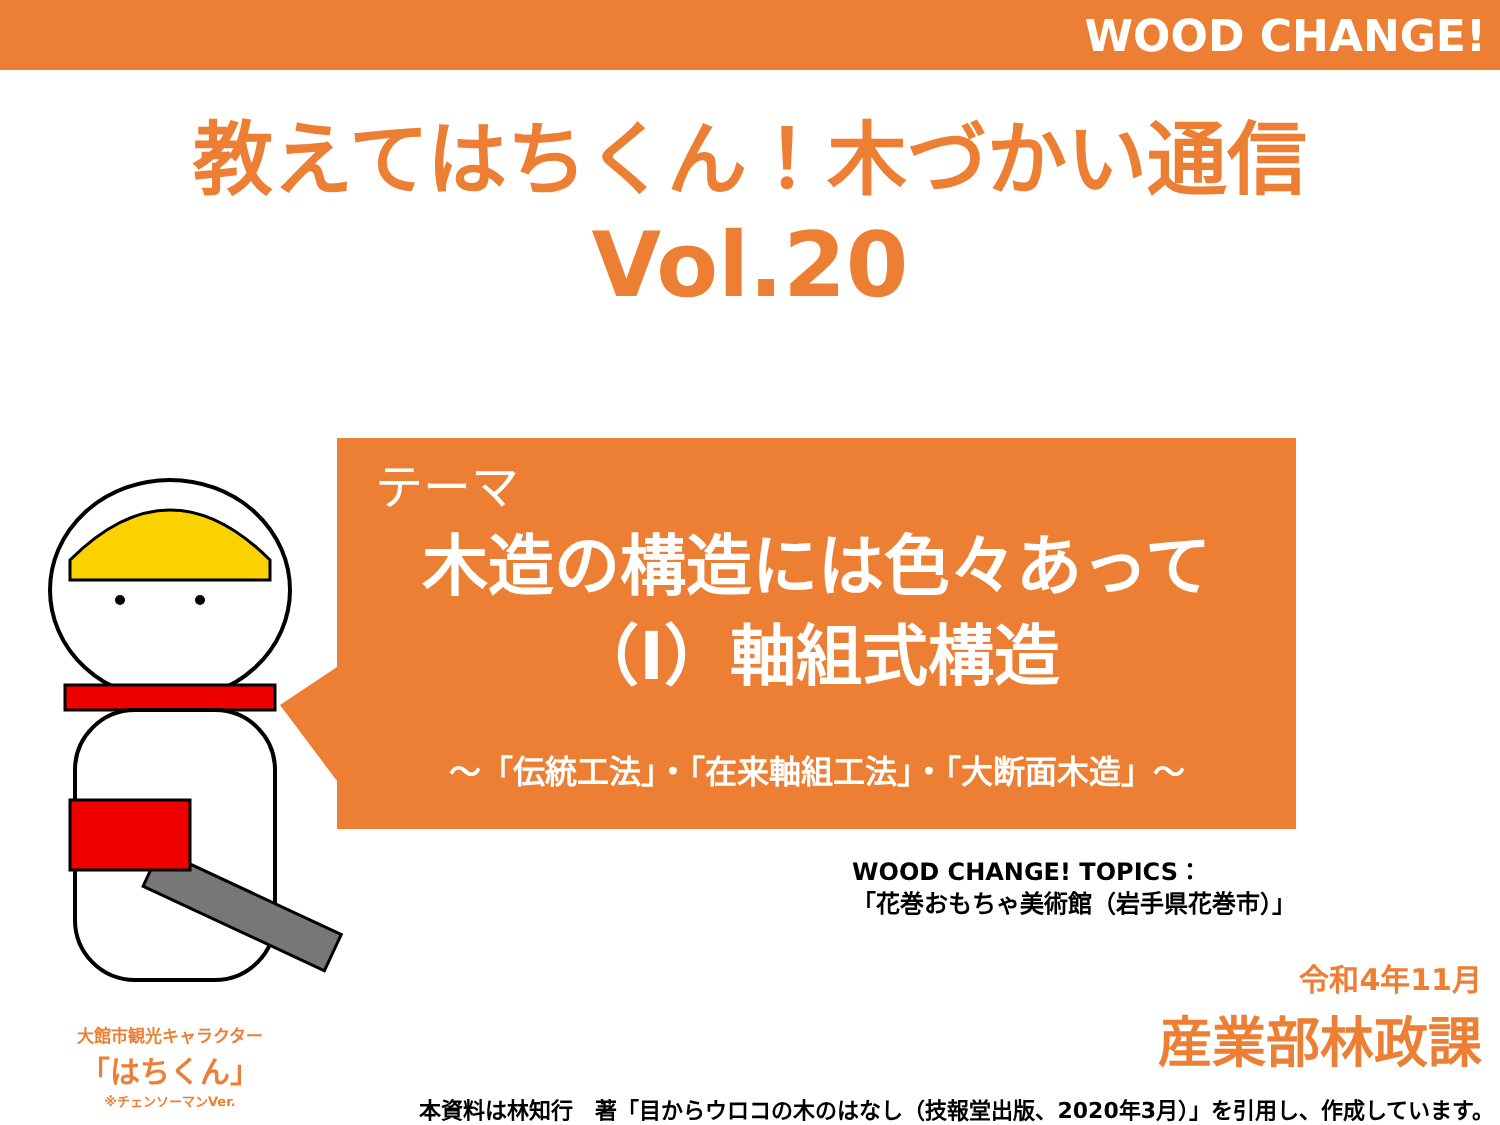WOOD CHANGE!
教えてはちくん！木づかい通信
Vol.20
テーマ
木造の構造には色々あって
（Ⅰ）軸組式構造
～「伝統工法」・「在来軸組工法」・「大断面木造」～
大館市観光キャラクター
「はちくん」
※チェンソーマンVer.
WOOD CHANGE! TOPICS：
「花巻おもちゃ美術館（岩手県花巻市）」
令和4年11月
産業部林政課
本資料は林知行　著「目からウロコの木のはなし（技報堂出版、2020年3月）」を引用し、作成しています。